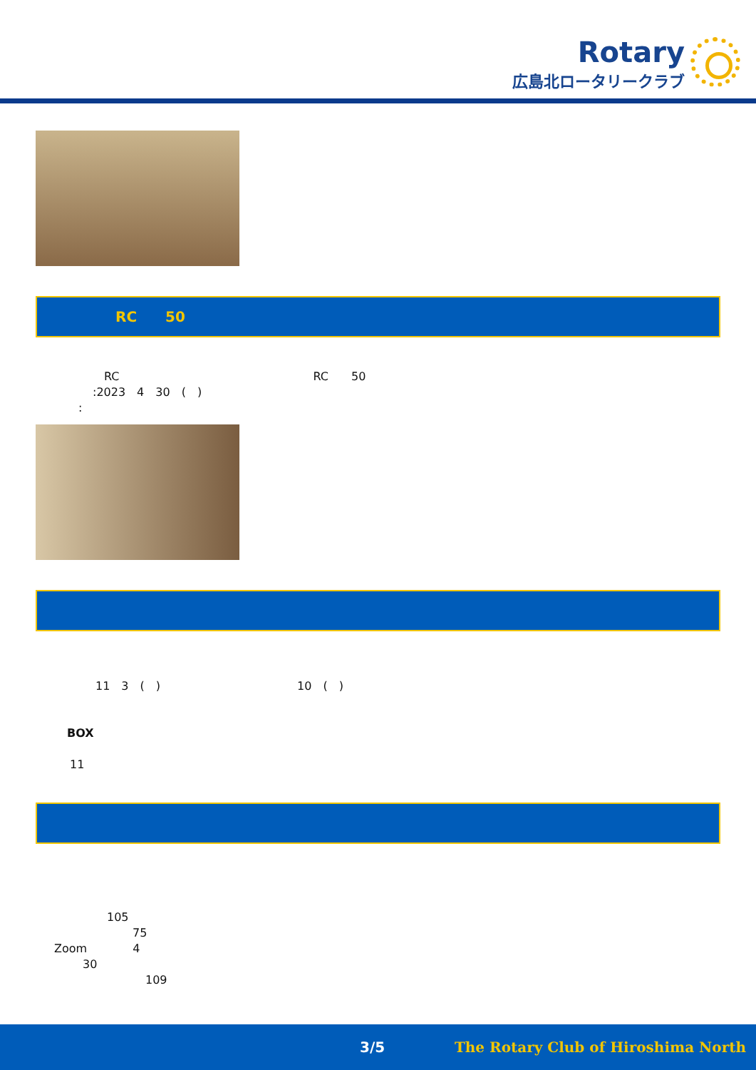Rotary
広島北ロータリークラブ
RC　　50
RC　　　　　　　　　　　　　　　　　RC　　50
:2023　4　30　(　)
:
11　3　(　)　　　　　　　　　　　　10　(　)
BOX
11
105
75
Zoom　　　　4
30
109
3/5 The Rotary Club of Hiroshima North